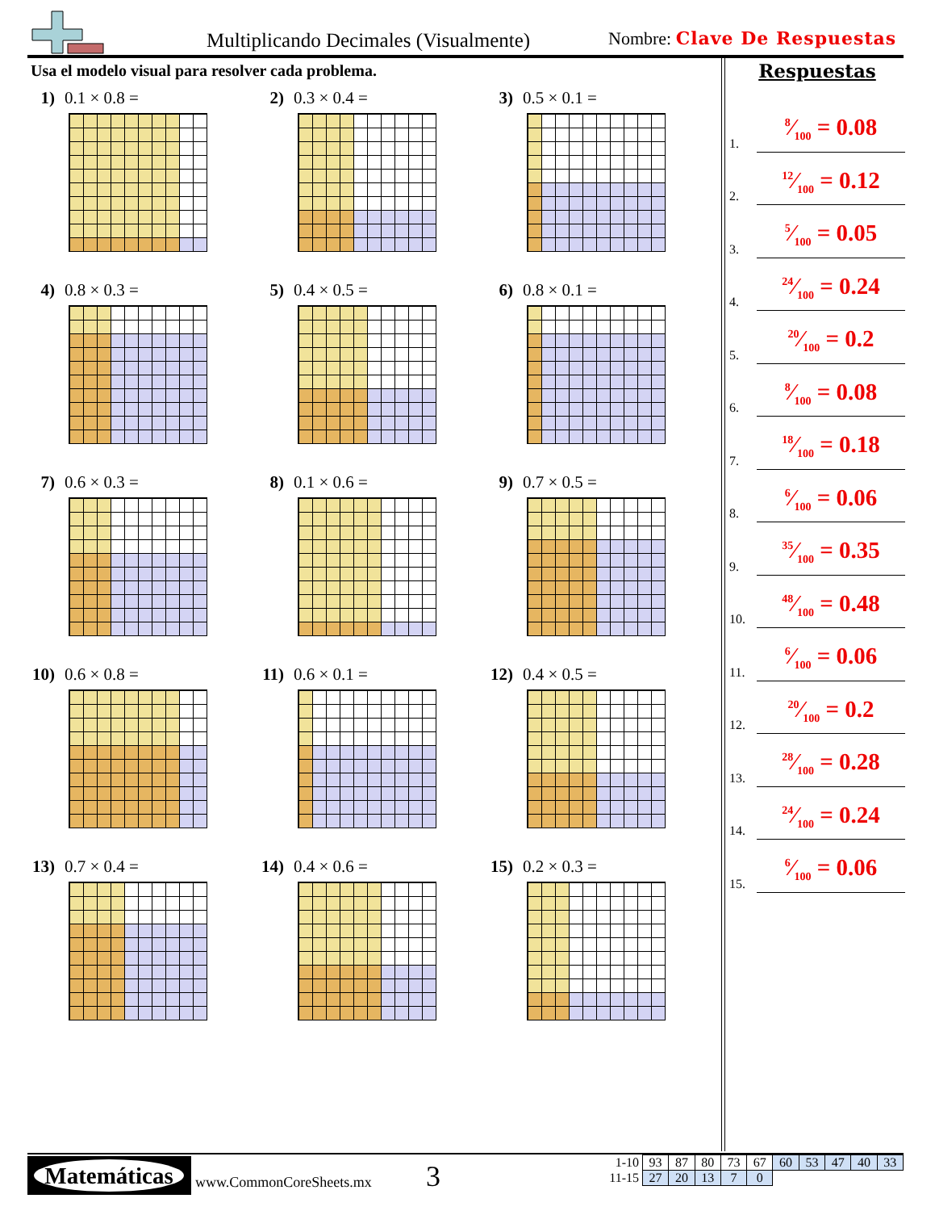Multiplicando Decimales (Visualmente)
Nombre: Clave De Respuestas
Usa el modelo visual para resolver cada problema.
1) 0.1 × 0.8 = 2) 0.3 × 0.4 = 3) 0.5 × 0.1 =
4) 0.8 × 0.3 = 5) 0.4 × 0.5 = 6) 0.8 × 0.1 =
7) 0.6 × 0.3 = 8) 0.1 × 0.6 = 9) 0.7 × 0.5 =
10) 0.6 × 0.8 = 11) 0.6 × 0.1 = 12) 0.4 × 0.5 =
13) 0.7 × 0.4 = 14) 0.4 × 0.6 = 15) 0.2 × 0.3 =
Respuestas
1.
8⁄100 = 0.08
2.
12⁄100 = 0.12
3.
5⁄100 = 0.05
4.
24⁄100 = 0.24
5.
20⁄100 = 0.2
6.
8⁄100 = 0.08
7.
18⁄100 = 0.18
8.
6⁄100 = 0.06
9.
35⁄100 = 0.35
10.
48⁄100 = 0.48
11.
6⁄100 = 0.06
12.
20⁄100 = 0.2
13.
28⁄100 = 0.28
14.
24⁄100 = 0.24
15.
6⁄100 = 0.06
Matemáticas
www.CommonCoreSheets.mx 3
| 1-10 | 93 | 87 | 80 | 73 | 67 | 60 | 53 | 47 | 40 | 33 |
| 11-15 | 27 | 20 | 13 | 7 | 0 | | | | | |